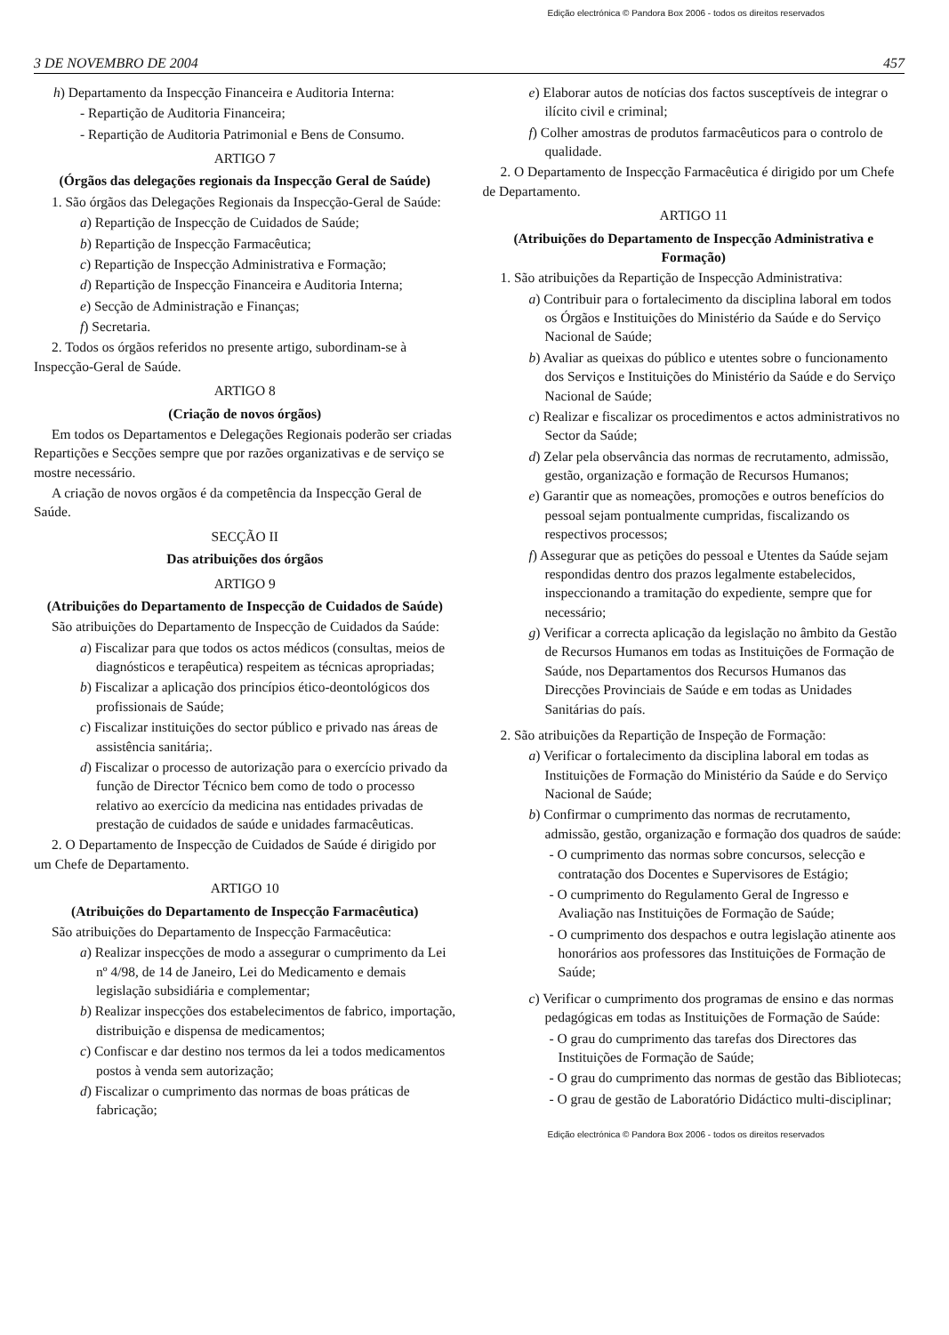Edição electrónica © Pandora Box 2006 - todos os direitos reservados
3 DE NOVEMBRO DE 2004 457
h) Departamento da Inspecção Financeira e Auditoria Interna:
- Repartição de Auditoria Financeira;
- Repartição de Auditoria Patrimonial e Bens de Consumo.
ARTIGO 7
(Órgãos das delegações regionais da Inspecção Geral de Saúde)
1. São órgãos das Delegações Regionais da Inspecção-Geral de Saúde:
a) Repartição de Inspecção de Cuidados de Saúde;
b) Repartição de Inspecção Farmacêutica;
c) Repartição de Inspecção Administrativa e Formação;
d) Repartição de Inspecção Financeira e Auditoria Interna;
e) Secção de Administração e Finanças;
f) Secretaria.
2. Todos os órgãos referidos no presente artigo, subordinam-se à Inspecção-Geral de Saúde.
ARTIGO 8
(Criação de novos órgãos)
Em todos os Departamentos e Delegações Regionais poderão ser criadas Repartições e Secções sempre que por razões organizativas e de serviço se mostre necessário.
A criação de novos orgãos é da competência da Inspecção Geral de Saúde.
SECÇÃO II
Das atribuições dos órgãos
ARTIGO 9
(Atribuições do Departamento de Inspecção de Cuidados de Saúde)
São atribuições do Departamento de Inspecção de Cuidados da Saúde:
a) Fiscalizar para que todos os actos médicos (consultas, meios de diagnósticos e terapêutica) respeitem as técnicas apropriadas;
b) Fiscalizar a aplicação dos princípios ético-deontológicos dos profissionais de Saúde;
c) Fiscalizar instituições do sector público e privado nas áreas de assistência sanitária;.
d) Fiscalizar o processo de autorização para o exercício privado da função de Director Técnico bem como de todo o processo relativo ao exercício da medicina nas entidades privadas de prestação de cuidados de saúde e unidades farmacêuticas.
2. O Departamento de Inspecção de Cuidados de Saúde é dirigido por um Chefe de Departamento.
ARTIGO 10
(Atribuições do Departamento de Inspecção Farmacêutica)
São atribuições do Departamento de Inspecção Farmacêutica:
a) Realizar inspecções de modo a assegurar o cumprimento da Lei nº 4/98, de 14 de Janeiro, Lei do Medicamento e demais legislação subsidiária e complementar;
b) Realizar inspecções dos estabelecimentos de fabrico, importação, distribuição e dispensa de medicamentos;
c) Confiscar e dar destino nos termos da lei a todos medicamentos postos à venda sem autorização;
d) Fiscalizar o cumprimento das normas de boas práticas de fabricação;
e) Elaborar autos de notícias dos factos susceptíveis de integrar o ilícito civil e criminal;
f) Colher amostras de produtos farmacêuticos para o controlo de qualidade.
2. O Departamento de Inspecção Farmacêutica é dirigido por um Chefe de Departamento.
ARTIGO 11
(Atribuições do Departamento de Inspecção Administrativa e Formação)
1. São atribuições da Repartição de Inspecção Administrativa:
a) Contribuir para o fortalecimento da disciplina laboral em todos os Órgãos e Instituições do Ministério da Saúde e do Serviço Nacional de Saúde;
b) Avaliar as queixas do público e utentes sobre o funcionamento dos Serviços e Instituições do Ministério da Saúde e do Serviço Nacional de Saúde;
c) Realizar e fiscalizar os procedimentos e actos administrativos no Sector da Saúde;
d) Zelar pela observância das normas de recrutamento, admissão, gestão, organização e formação de Recursos Humanos;
e) Garantir que as nomeações, promoções e outros benefícios do pessoal sejam pontualmente cumpridas, fiscalizando os respectivos processos;
f) Assegurar que as petições do pessoal e Utentes da Saúde sejam respondidas dentro dos prazos legalmente estabelecidos, inspeccionando a tramitação do expediente, sempre que for necessário;
g) Verificar a correcta aplicação da legislação no âmbito da Gestão de Recursos Humanos em todas as Instituições de Formação de Saúde, nos Departamentos dos Recursos Humanos das Direcções Provinciais de Saúde e em todas as Unidades Sanitárias do país.
2. São atribuições da Repartição de Inspeção de Formação:
a) Verificar o fortalecimento da disciplina laboral em todas as Instituições de Formação do Ministério da Saúde e do Serviço Nacional de Saúde;
b) Confirmar o cumprimento das normas de recrutamento, admissão, gestão, organização e formação dos quadros de saúde:
- O cumprimento das normas sobre concursos, selecção e contratação dos Docentes e Supervisores de Estágio;
- O cumprimento do Regulamento Geral de Ingresso e Avaliação nas Instituições de Formação de Saúde;
- O cumprimento dos despachos e outra legislação atinente aos honorários aos professores das Instituições de Formação de Saúde;
c) Verificar o cumprimento dos programas de ensino e das normas pedagógicas em todas as Instituições de Formação de Saúde:
- O grau do cumprimento das tarefas dos Directores das Instituições de Formação de Saúde;
- O grau do cumprimento das normas de gestão das Bibliotecas;
- O grau de gestão de Laboratório Didáctico multi-disciplinar;
Edição electrónica © Pandora Box 2006 - todos os direitos reservados